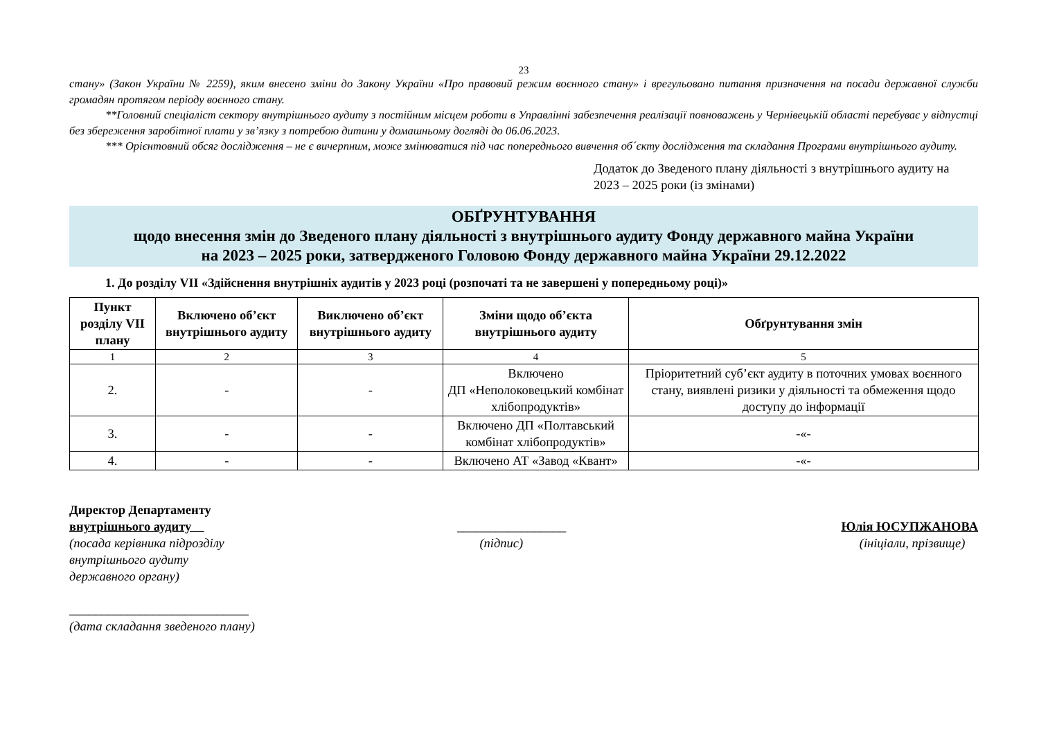23
стану» (Закон України № 2259), яким внесено зміни до Закону України «Про правовий режим воєнного стану» і врегульовано питання призначення на посади державної служби громадян протягом періоду воєнного стану.
**Головний спеціаліст сектору внутрішнього аудиту з постійним місцем роботи в Управлінні забезпечення реалізації повноважень у Чернівецькій області перебуває у відпустці без збереження заробітної плати у зв’язку з потребою дитини у домашньому догляді до 06.06.2023.
*** Орієнтовний обсяг дослідження – не є вичерпним, може змінюватися під час попереднього вивчення об´єкту дослідження та складання Програми внутрішнього аудиту.
Додаток до Зведеного плану діяльності з внутрішнього аудиту на 2023 – 2025 роки (із змінами)
ОБҐРУНТУВАННЯ
щодо внесення змін до Зведеного плану діяльності з внутрішнього аудиту Фонду державного майна України
на 2023 – 2025 роки, затвердженого Головою Фонду державного майна України 29.12.2022
1. До розділу VII «Здійснення внутрішніх аудитів у 2023 році (розпочаті та не завершені у попередньому році)»
| Пункт розділу VII плану | Включено об’єкт внутрішнього аудиту | Виключено об’єкт внутрішнього аудиту | Зміни щодо об’єкта внутрішнього аудиту | Обґрунтування змін |
| --- | --- | --- | --- | --- |
| 1 | 2 | 3 | 4 | 5 |
| 2. | - | - | Включено ДП «Неполоковецький комбінат хлібопродуктів» | Пріоритетний суб’єкт аудиту в поточних умовах воєнного стану, виявлені ризики у діяльності та обмеження щодо доступу до інформації |
| 3. | - | - | Включено ДП «Полтавський комбінат хлібопродуктів» | -«- |
| 4. | - | - | Включено АТ «Завод «Квант» | -«- |
Директор Департаменту
внутрішнього аудиту
(посада керівника підрозділу
внутрішнього аудиту
державного органу)
____________________________
(дата складання зведеного плану)
_________________
(підпис)
Юлія ЮСУПЖАНОВА
(ініціали, прізвище)